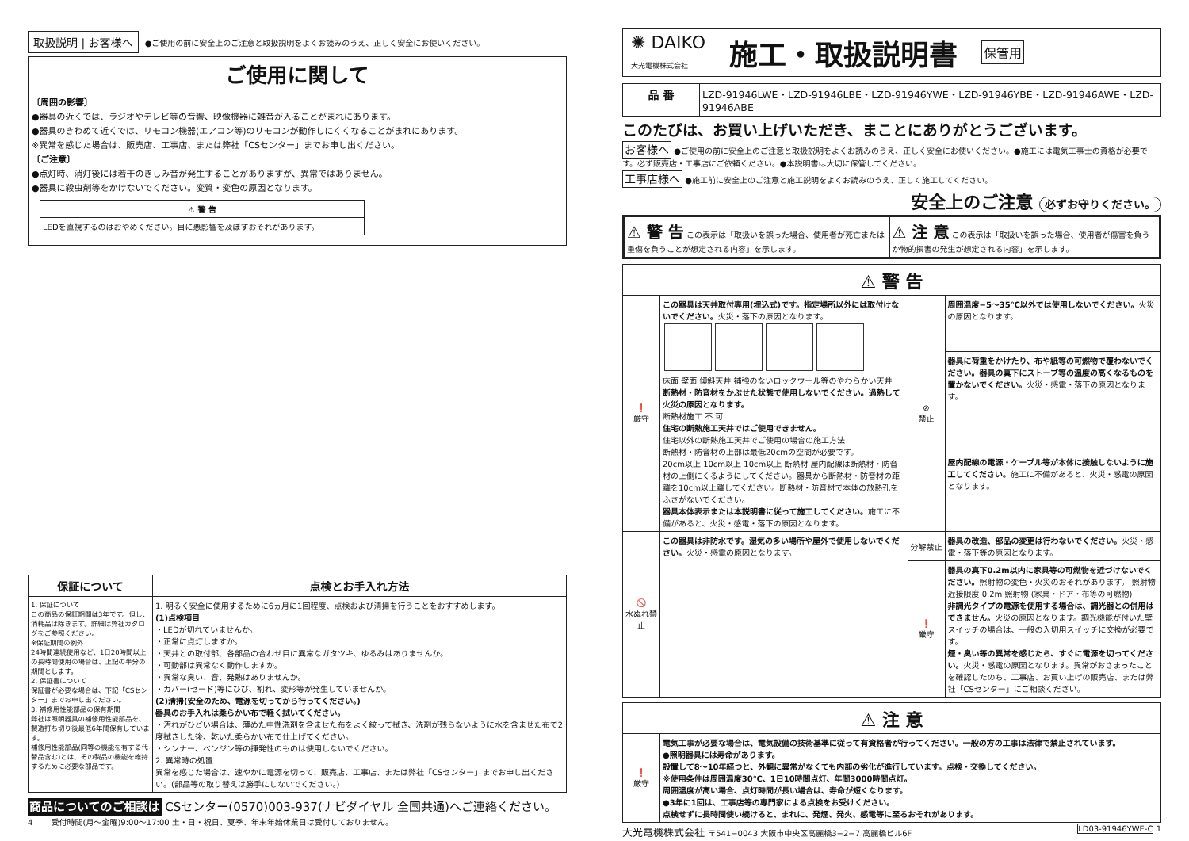取扱説明 | お客様へ ●ご使用の前に安全上のご注意と取扱説明をよくお読みのうえ、正しく安全にお使いください。
ご使用に関して
〔周囲の影響〕
●器具の近くでは、ラジオやテレビ等の音響、映像機器に雑音が入ることがまれにあります。
●器具のきわめて近くでは、リモコン機器(エアコン等)のリモコンが動作しにくくなることがまれにあります。
※異常を感じた場合は、販売店、工事店、または弊社「CSセンター」までお申し出ください。
〔ご注意〕
●点灯時、消灯後には若干のきしみ音が発生することがありますが、異常ではありません。
●器具に殺虫剤等をかけないでください。変質・変色の原因となります。
| ⚠ 警 告 |
| --- |
| LEDを直視するのはおやめください。目に悪影響を及ぼすおそれがあります。 |
| 保証について | 点検とお手入れ方法 |
| --- | --- |
| 1. 保証について この商品の保証期間は3年です。但し、消耗品は除きます。詳細は弊社カタログをご参照ください。 ※保証期間の例外 24時間連続使用など、1日20時間以上の長時間使用の場合は、上記の半分の期間とします。 2. 保証書について 保証書が必要な場合は、下記「CSセンター」までお申し出ください。 3. 補修用性能部品の保有期間 弊社は照明器具の補修用性能部品を、製造打ち切り後最低6年間保有しています。 補修用性能部品(同等の機能を有する代替品含む)とは、その製品の機能を維持するために必要な部品です。 | 1. 明るく安全に使用するために6ヵ月に1回程度、点検および清掃を行うことをおすすめします。 (1)点検項目 ・LEDが切れていませんか。 ・正常に点灯しますか。 ・天井との取付部、各部品の合わせ目に異常なガタツキ、ゆるみはありませんか。 ・可動部は異常なく動作しますか。 ・異常な臭い、音、発熱はありませんか。 ・カバー(セード)等にひび、割れ、変形等が発生していませんか。 (2)清掃(安全のため、電源を切ってから行ってください。) 器具のお手入れは柔らかい布で軽く拭いてください。 ・汚れがひどい場合は、薄めた中性洗剤を含ませた布をよく絞って拭き、洗剤が残らないように水を含ませた布で2度拭きした後、乾いた柔らかい布で仕上げてください。 ・シンナー、ベンジン等の揮発性のものは使用しないでください。 2. 異常時の処置 異常を感じた場合は、速やかに電源を切って、販売店、工事店、または弊社「CSセンター」までお申し出ください。(部品等の取り替えは勝手にしないでください。) |
商品についてのご相談は CSセンター(0570)003-937(ナビダイヤル 全国共通)へご連絡ください。
4 　　受付時間(月～金曜)9:00～17:00 土・日・祝日、夏季、年末年始休業日は受付しておりません。
✺ DAIKO
大光電機株式会社
施工・取扱説明書
保管用
| 品 番 | LZD-91946LWE・LZD-91946LBE・LZD-91946YWE・LZD-91946YBE・LZD-91946AWE・LZD-91946ABE |
このたびは、お買い上げいただき、まことにありがとうございます。
お客様へ ●ご使用の前に安全上のご注意と取扱説明をよくお読みのうえ、正しく安全にお使いください。●施工には電気工事士の資格が必要です。必ず販売店・工事店にご依頼ください。●本説明書は大切に保管してください。
工事店様へ ●施工前に安全上のご注意と施工説明をよくお読みのうえ、正しく施工してください。
安全上のご注意 必ずお守りください。
| ⚠ 警 告 この表示は「取扱いを誤った場合、使用者が死亡または重傷を負うことが想定される内容」を示します。 | ⚠ 注 意 この表示は「取扱いを誤った場合、使用者が傷害を負うか物的損害の発生が想定される内容」を示します。 |
| ⚠ 警 告 | | | |
| --- | --- | --- | --- |
| ❗ 厳守 | この器具は天井取付専用(埋込式)です。指定場所以外には取付けないでください。 火災・落下の原因となります。 床面 壁面 傾斜天井 補強のないロックウール等のやわらかい天井 断熱材・防音材をかぶせた状態で使用しないでください。過熱して火災の原因となります。 断熱材施工 不 可 住宅の断熱施工天井ではご使用できません。 住宅以外の断熱施工天井でご使用の場合の施工方法 断熱材・防音材の上部は最低20cmの空間が必要です。 20cm以上 10cm以上 10cm以上 断熱材 屋内配線は断熱材・防音材の上側にくるようにしてください。器具から断熱材・防音材の距離を10cm以上離してください。断熱材・防音材で本体の放熱孔をふさがないでください。 器具本体表示または本説明書に従って施工してください。 施工に不備があると、火災・感電・落下の原因となります。 | ⊘ 禁止 | 周囲温度−5～35℃以外では使用しないでください。 火災の原因となります。 |
| | | | 器具に荷重をかけたり、布や紙等の可燃物で覆わないでください。器具の真下にストーブ等の温度の高くなるものを置かないでください。 火災・感電・落下の原因となります。 |
| | | | 屋内配線の電源・ケーブル等が本体に接触しないように施工してください。 施工に不備があると、火災・感電の原因となります。 |
| 🚫 水ぬれ禁止 | この器具は非防水です。湿気の多い場所や屋外で使用しないでください。 火災・感電の原因となります。 | 分解禁止 | 器具の改造、部品の変更は行わないでください。 火災・感電・落下等の原因となります。 |
| | | ❗ 厳守 | 器具の真下0.2m以内に家具等の可燃物を近づけないでください。 照射物の変色・火災のおそれがあります。 照射物 近接限度 0.2m 照射物 (家具・ドア・布等の可燃物) 非調光タイプの電源を使用する場合は、調光器との併用はできません。 火災の原因となります。調光機能が付いた壁スイッチの場合は、一般の入切用スイッチに交換が必要です。 煙・臭い等の異常を感じたら、すぐに電源を切ってください。 火災・感電の原因となります。異常がおさまったことを確認したのち、工事店、お買い上げの販売店、または弊社「CSセンター」にご相談ください。 |
| ⚠ 注 意 | |
| --- | --- |
| ❗ 厳守 | 電気工事が必要な場合は、電気設備の技術基準に従って有資格者が行ってください。一般の方の工事は法律で禁止されています。 ●照明器具には寿命があります。 設置して8～10年経つと、外観に異常がなくても内部の劣化が進行しています。点検・交換してください。 ※使用条件は周囲温度30℃、1日10時間点灯、年間3000時間点灯。 周囲温度が高い場合、点灯時間が長い場合は、寿命が短くなります。 ●3年に1回は、工事店等の専門家による点検をお受けください。 点検せずに長時間使い続けると、まれに、発煙、発火、感電等に至るおそれがあります。 |
大光電機株式会社 〒541−0043 大阪市中央区高麗橋3−2−7 高麗橋ビル6F LD03-91946YWE-C 1